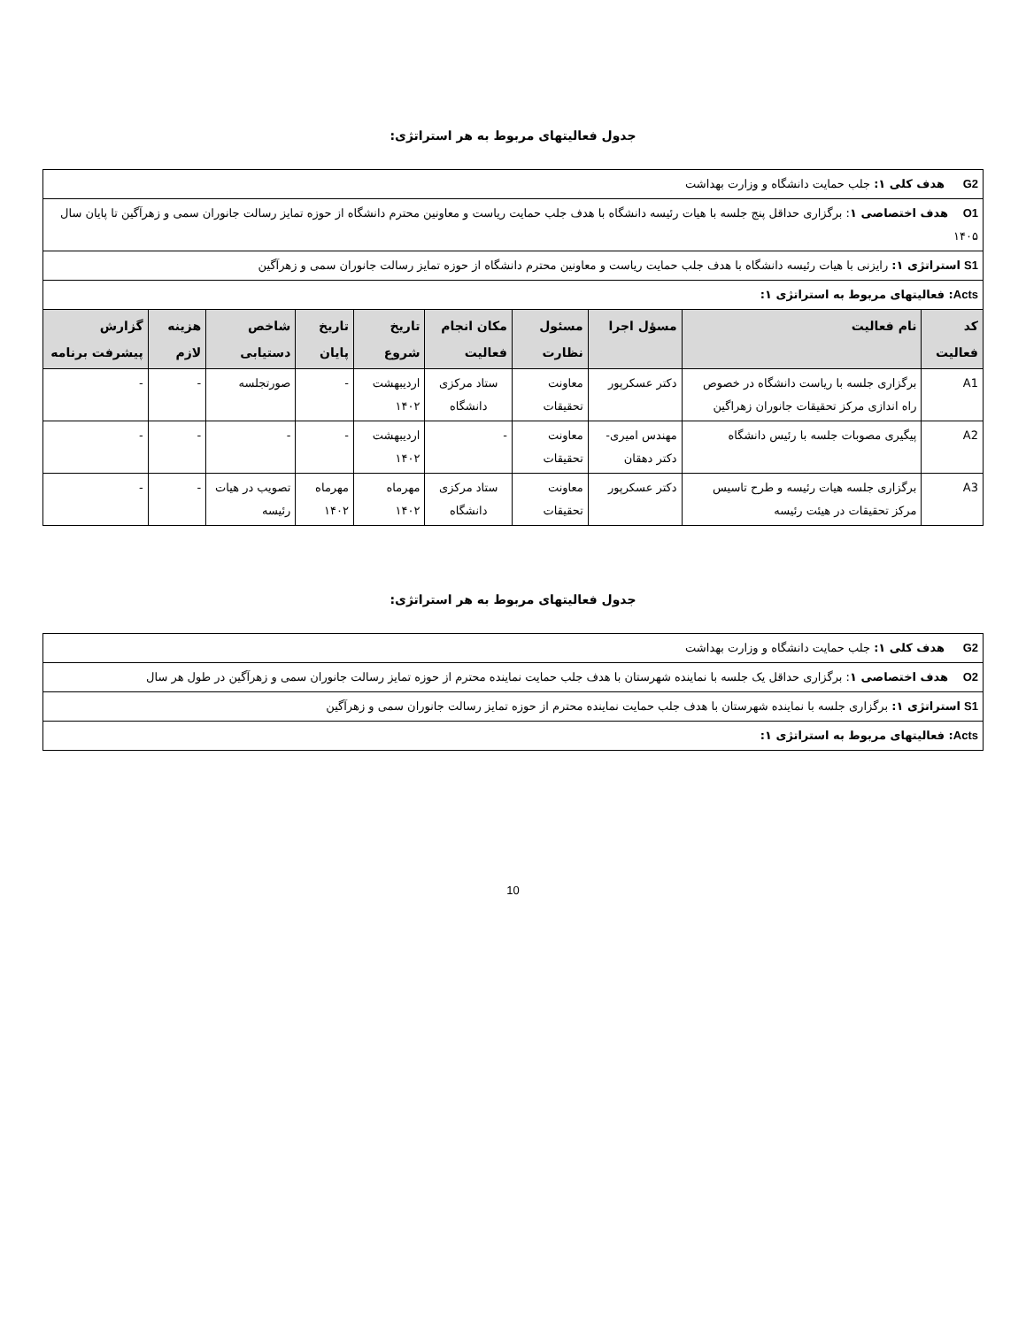جدول فعالیتهای مربوط به هر استراتژی:
| G2 هدف کلی ۱: جلب حمایت دانشگاه و وزارت بهداشت | | | | | | | | | |
| O1 هدف اختصاصی ۱ : برگزاری حداقل پنج جلسه با هیات رئیسه دانشگاه با هدف جلب حمایت ریاست و معاونین محترم دانشگاه از حوزه تمایز رسالت جانوران سمی و زهرآگین تا پایان سال ۱۴۰۵ | | | | | | | | | |
| S1 استراتژی ۱: رایزنی با هیات رئیسه دانشگاه با هدف جلب حمایت ریاست و معاونین محترم دانشگاه از حوزه تمایز رسالت جانوران سمی و زهرآگین | | | | | | | | | |
| Acts : فعالیتهای مربوط به استراتژی ۱: | | | | | | | | | |
| کد فعالیت | نام فعالیت | مسؤل اجرا | مسئول نظارت | مکان انجام فعالیت | تاریخ شروع | تاریخ پایان | شاخص دستیابی | هزینه لازم | گزارش پیشرفت برنامه |
| A1 | برگزاری جلسه با ریاست دانشگاه در خصوص راه اندازی مرکز تحقیقات جانوران زهراگین | دکتر عسکرپور | معاونت تحقیقات | ستاد مرکزی دانشگاه | اردیبهشت ۱۴۰۲ | - | صورتجلسه | - | - |
| A2 | پیگیری مصوبات جلسه با رئیس دانشگاه | مهندس امیری-دکتر دهقان | معاونت تحقیقات | - | اردیبهشت ۱۴۰۲ | - | - | - | - |
| A3 | برگزاری جلسه هیات رئیسه و طرح تاسیس مرکز تحقیقات در هیئت رئیسه | دکتر عسکرپور | معاونت تحقیقات | ستاد مرکزی دانشگاه | مهرماه ۱۴۰۲ | مهرماه ۱۴۰۲ | تصویب در هیات رئیسه | - | - |
جدول فعالیتهای مربوط به هر استراتژی:
| G2 هدف کلی ۱: جلب حمایت دانشگاه و وزارت بهداشت |
| O2 هدف اختصاصی ۱ : برگزاری حداقل یک جلسه با نماینده شهرستان با هدف جلب حمایت نماینده محترم از حوزه تمایز رسالت جانوران سمی و زهرآگین در طول هر سال |
| S1 استراتژی ۱: برگزاری جلسه با نماینده شهرستان با هدف جلب حمایت نماینده محترم از حوزه تمایز رسالت جانوران سمی و زهرآگین |
| Acts : فعالیتهای مربوط به استراتژی ۱: |
10